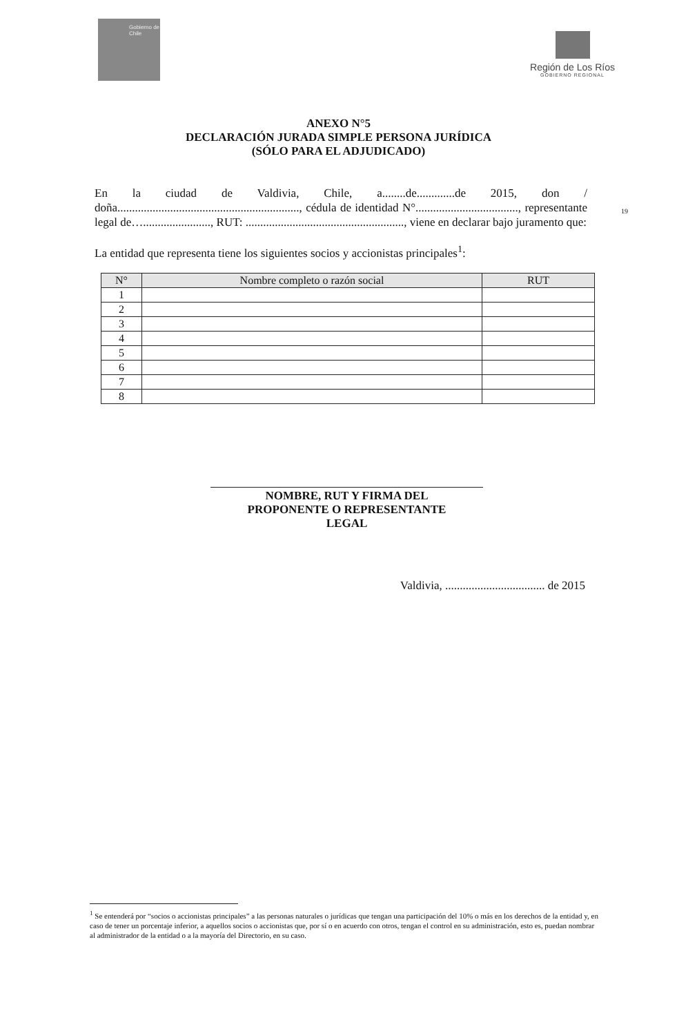Gobierno de Chile
Región de Los Ríos
GOBIERNO REGIONAL
ANEXO N°5
DECLARACIÓN JURADA SIMPLE PERSONA JURÍDICA
(SÓLO PARA EL ADJUDICADO)
19
En la ciudad de Valdivia, Chile, a........de.............de 2015, don / doña.............................................................., cédula de identidad N°..................................., representante legal de…......................., RUT: ......................................................, viene en declarar bajo juramento que:
La entidad que representa tiene los siguientes socios y accionistas principales<sup>1</sup>:
| N° | Nombre completo o razón social | RUT |
| --- | --- | --- |
| 1 | | |
| 2 | | |
| 3 | | |
| 4 | | |
| 5 | | |
| 6 | | |
| 7 | | |
| 8 | | |
NOMBRE, RUT Y FIRMA DEL
PROPONENTE O REPRESENTANTE
LEGAL
Valdivia, .................................. de 2015
<sup>1</sup> Se entenderá por “socios o accionistas principales” a las personas naturales o jurídicas que tengan una participación del 10% o más en los derechos de la entidad y, en caso de tener un porcentaje inferior, a aquellos socios o accionistas que, por sí o en acuerdo con otros, tengan el control en su administración, esto es, puedan nombrar al administrador de la entidad o a la mayoría del Directorio, en su caso.